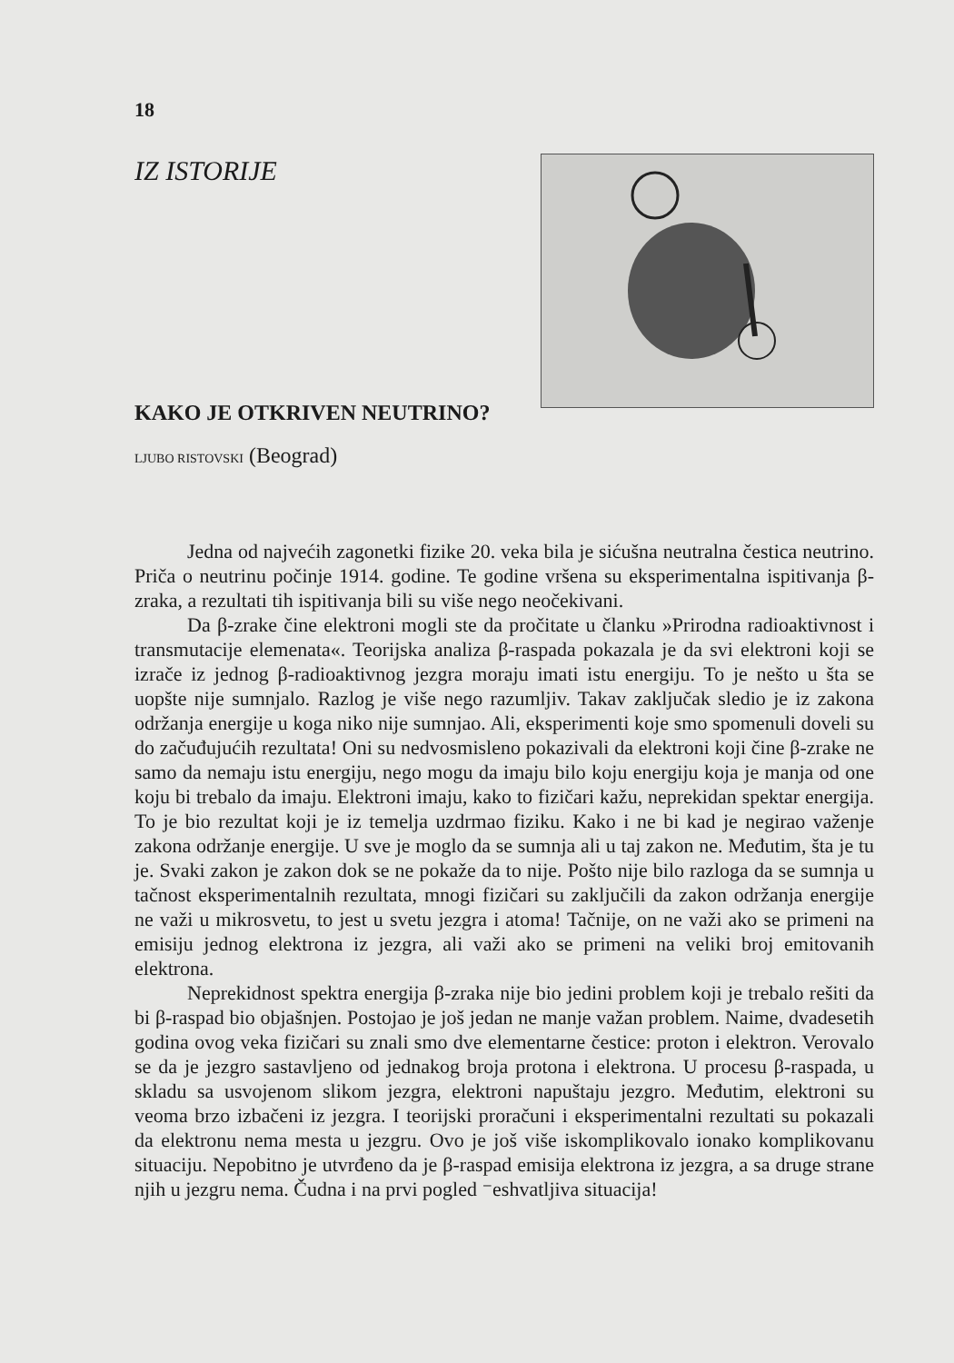18
IZ ISTORIJE
KAKO JE OTKRIVEN NEUTRINO?
LJUBO RISTOVSKI (Beograd)
Jedna od najvećih zagonetki fizike 20. veka bila je sićušna neutralna čestica neutrino. Priča o neutrinu počinje 1914. godine. Te godine vršena su eksperimentalna ispitivanja β-zraka, a rezultati tih ispitivanja bili su više nego neočekivani.
Da β-zrake čine elektroni mogli ste da pročitate u članku »Prirodna radioaktivnost i transmutacije elemenata«. Teorijska analiza β-raspada pokazala je da svi elektroni koji se izrače iz jednog β-radioaktivnog jezgra moraju imati istu energiju. To je nešto u šta se uopšte nije sumnjalo. Razlog je više nego razumljiv. Takav zaključak sledio je iz zakona održanja energije u koga niko nije sumnjao. Ali, eksperimenti koje smo spomenuli doveli su do začuđujućih rezultata! Oni su nedvosmisleno pokazivali da elektroni koji čine β-zrake ne samo da nemaju istu energiju, nego mogu da imaju bilo koju energiju koja je manja od one koju bi trebalo da imaju. Elektroni imaju, kako to fizičari kažu, neprekidan spektar energija. To je bio rezultat koji je iz temelja uzdrmao fiziku. Kako i ne bi kad je negirao važenje zakona održanje energije. U sve je moglo da se sumnja ali u taj zakon ne. Međutim, šta je tu je. Svaki zakon je zakon dok se ne pokaže da to nije. Pošto nije bilo razloga da se sumnja u tačnost eksperimentalnih rezultata, mnogi fizičari su zaključili da zakon održanja energije ne važi u mikrosvetu, to jest u svetu jezgra i atoma! Tačnije, on ne važi ako se primeni na emisiju jednog elektrona iz jezgra, ali važi ako se primeni na veliki broj emitovanih elektrona.
Neprekidnost spektra energija β-zraka nije bio jedini problem koji je trebalo rešiti da bi β-raspad bio objašnjen. Postojao je još jedan ne manje važan problem. Naime, dvadesetih godina ovog veka fizičari su znali smo dve elementarne čestice: proton i elektron. Verovalo se da je jezgro sastavljeno od jednakog broja protona i elektrona. U procesu β-raspada, u skladu sa usvojenom slikom jezgra, elektroni napuštaju jezgro. Međutim, elektroni su veoma brzo izbačeni iz jezgra. I teorijski proračuni i eksperimentalni rezultati su pokazali da elektronu nema mesta u jezgru. Ovo je još više iskomplikovalo ionako komplikovanu situaciju. Nepobitno je utvrđeno da je β-raspad emisija elektrona iz jezgra, a sa druge strane njih u jezgru nema. Čudna i na prvi pogled ⁻eshvatljiva situacija!